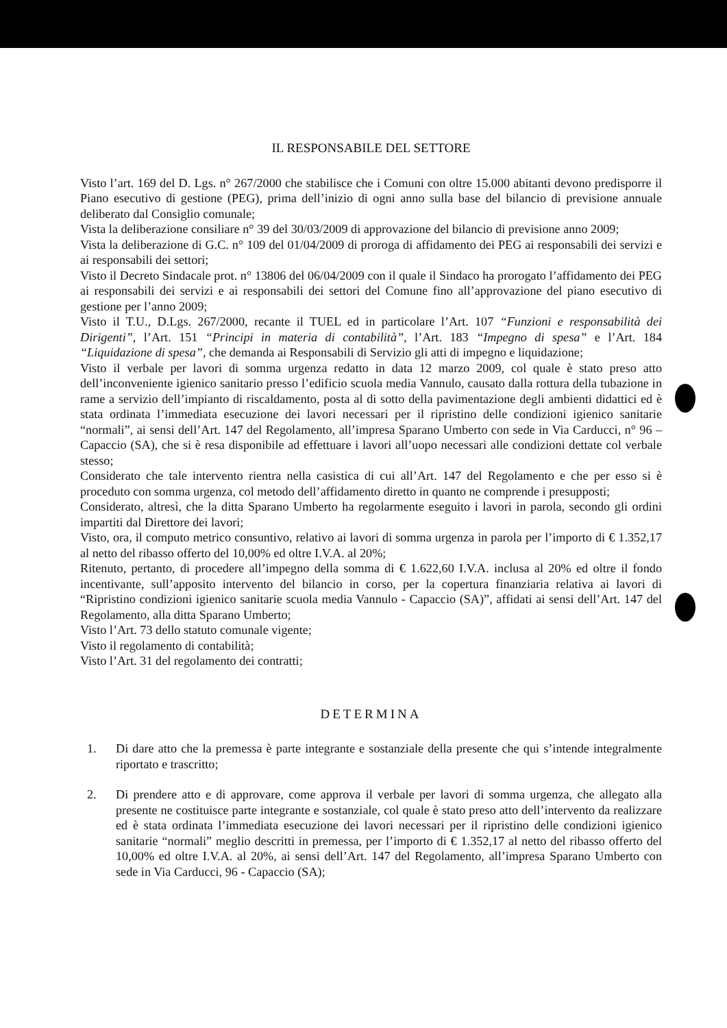IL RESPONSABILE DEL SETTORE
Visto l’art. 169 del D. Lgs. n° 267/2000 che stabilisce che i Comuni con oltre 15.000 abitanti devono predisporre il Piano esecutivo di gestione (PEG), prima dell’inizio di ogni anno sulla base del bilancio di previsione annuale deliberato dal Consiglio comunale;
Vista la deliberazione consiliare n° 39 del 30/03/2009 di approvazione del bilancio di previsione anno 2009;
Vista la deliberazione di G.C. n° 109 del 01/04/2009 di proroga di affidamento dei PEG ai responsabili dei servizi e ai responsabili dei settori;
Visto il Decreto Sindacale prot. n° 13806 del 06/04/2009 con il quale il Sindaco ha prorogato l’affidamento dei PEG ai responsabili dei servizi e ai responsabili dei settori del Comune fino all’approvazione del piano esecutivo di gestione per l’anno 2009;
Visto il T.U., D.Lgs. 267/2000, recante il TUEL ed in particolare l’Art. 107 “Funzioni e responsabilità dei Dirigenti”, l’Art. 151 “Principi in materia di contabilità”, l’Art. 183 “Impegno di spesa” e l’Art. 184 “Liquidazione di spesa”, che demanda ai Responsabili di Servizio gli atti di impegno e liquidazione;
Visto il verbale per lavori di somma urgenza redatto in data 12 marzo 2009, col quale è stato preso atto dell’inconveniente igienico sanitario presso l’edificio scuola media Vannulo, causato dalla rottura della tubazione in rame a servizio dell’impianto di riscaldamento, posta al di sotto della pavimentazione degli ambienti didattici ed è stata ordinata l’immediata esecuzione dei lavori necessari per il ripristino delle condizioni igienico sanitarie “normali”, ai sensi dell’Art. 147 del Regolamento, all’impresa Sparano Umberto con sede in Via Carducci, n° 96 – Capaccio (SA), che si è resa disponibile ad effettuare i lavori all’uopo necessari alle condizioni dettate col verbale stesso;
Considerato che tale intervento rientra nella casistica di cui all’Art. 147 del Regolamento e che per esso si è proceduto con somma urgenza, col metodo dell’affidamento diretto in quanto ne comprende i presupposti;
Considerato, altresì, che la ditta Sparano Umberto ha regolarmente eseguito i lavori in parola, secondo gli ordini impartiti dal Direttore dei lavori;
Visto, ora, il computo metrico consuntivo, relativo ai lavori di somma urgenza in parola per l’importo di € 1.352,17 al netto del ribasso offerto del 10,00% ed oltre I.V.A. al 20%;
Ritenuto, pertanto, di procedere all’impegno della somma di € 1.622,60 I.V.A. inclusa al 20% ed oltre il fondo incentivante, sull’apposito intervento del bilancio in corso, per la copertura finanziaria relativa ai lavori di “Ripristino condizioni igienico sanitarie scuola media Vannulo - Capaccio (SA)”, affidati ai sensi dell’Art. 147 del Regolamento, alla ditta Sparano Umberto;
Visto l’Art. 73 dello statuto comunale vigente;
Visto il regolamento di contabilità;
Visto l’Art. 31 del regolamento dei contratti;
DETERMINA
1. Di dare atto che la premessa è parte integrante e sostanziale della presente che qui s’intende integralmente riportato e trascritto;
2. Di prendere atto e di approvare, come approva il verbale per lavori di somma urgenza, che allegato alla presente ne costituisce parte integrante e sostanziale, col quale è stato preso atto dell’intervento da realizzare ed è stata ordinata l’immediata esecuzione dei lavori necessari per il ripristino delle condizioni igienico sanitarie “normali” meglio descritti in premessa, per l’importo di € 1.352,17 al netto del ribasso offerto del 10,00% ed oltre I.V.A. al 20%, ai sensi dell’Art. 147 del Regolamento, all’impresa Sparano Umberto con sede in Via Carducci, 96 - Capaccio (SA);